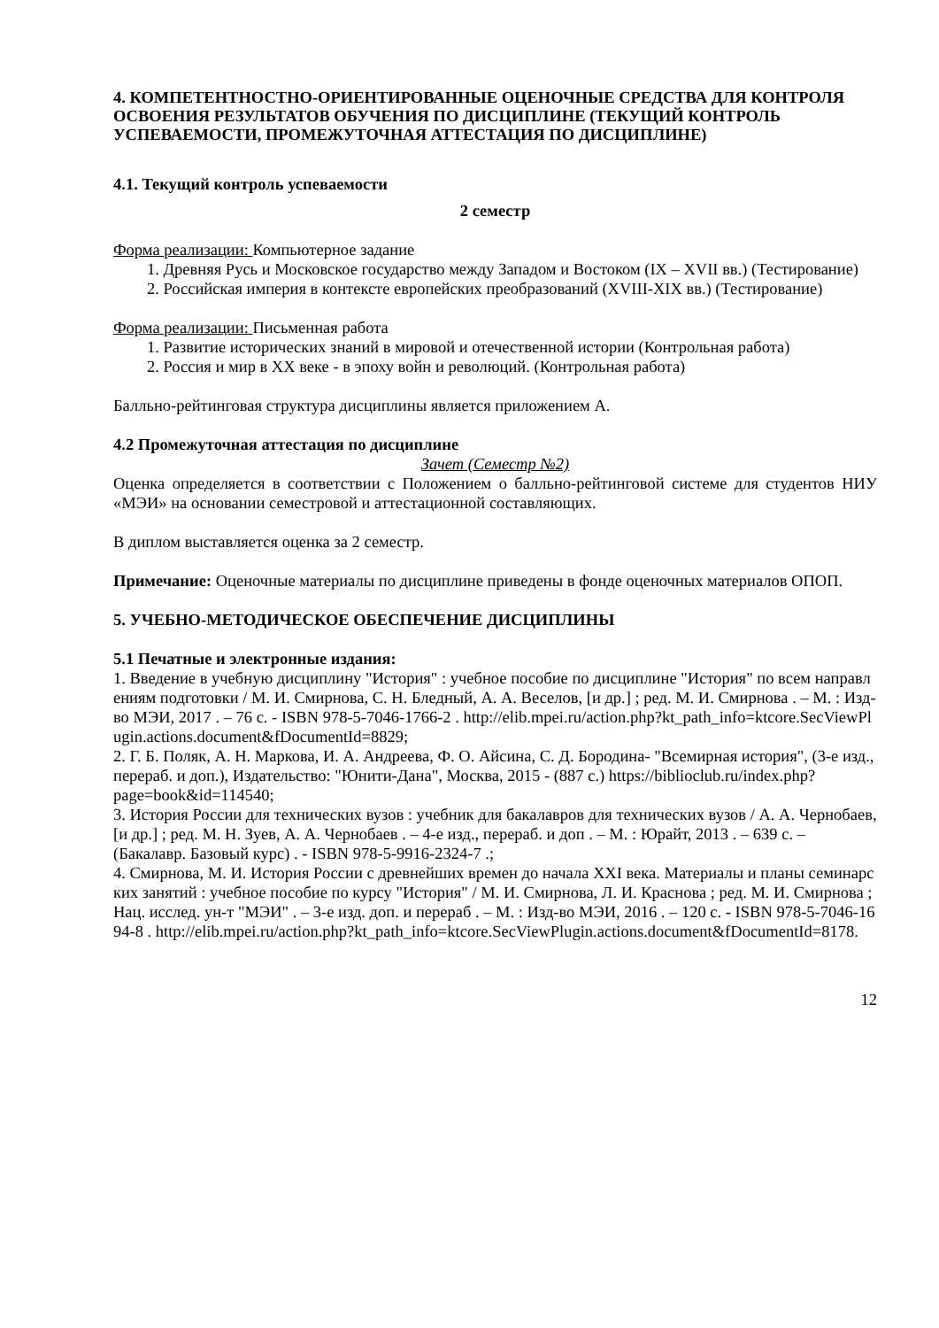4. КОМПЕТЕНТНОСТНО-ОРИЕНТИРОВАННЫЕ ОЦЕНОЧНЫЕ СРЕДСТВА ДЛЯ КОНТРОЛЯ ОСВОЕНИЯ РЕЗУЛЬТАТОВ ОБУЧЕНИЯ ПО ДИСЦИПЛИНЕ (ТЕКУЩИЙ КОНТРОЛЬ УСПЕВАЕМОСТИ, ПРОМЕЖУТОЧНАЯ АТТЕСТАЦИЯ ПО ДИСЦИПЛИНЕ)
4.1. Текущий контроль успеваемости
2 семестр
Форма реализации: Компьютерное задание
1. Древняя Русь и Московское государство между Западом и Востоком (IX – XVII вв.) (Тестирование)
2. Российская империя в контексте европейских преобразований (XVIII-XIX вв.) (Тестирование)
Форма реализации: Письменная работа
1. Развитие исторических знаний в мировой и отечественной истории (Контрольная работа)
2. Россия и мир в XX веке - в эпоху войн и революций. (Контрольная работа)
Балльно-рейтинговая структура дисциплины является приложением А.
4.2 Промежуточная аттестация по дисциплине
Зачет (Семестр №2)
Оценка определяется в соответствии с Положением о балльно-рейтинговой системе для студентов НИУ «МЭИ» на основании семестровой и аттестационной составляющих.
В диплом выставляется оценка за 2 семестр.
Примечание: Оценочные материалы по дисциплине приведены в фонде оценочных материалов ОПОП.
5. УЧЕБНО-МЕТОДИЧЕСКОЕ ОБЕСПЕЧЕНИЕ ДИСЦИПЛИНЫ
5.1 Печатные и электронные издания:
1. Введение в учебную дисциплину "История" : учебное пособие по дисциплине "История" по всем направлениям подготовки / М. И. Смирнова, С. Н. Бледный, А. А. Веселов, [и др.] ; ред. М. И. Смирнова . – М. : Изд-во МЭИ, 2017 . – 76 с. - ISBN 978-5-7046-1766-2 . http://elib.mpei.ru/action.php?kt_path_info=ktcore.SecViewPlugin.actions.document&fDocumentId=8829;
2. Г. Б. Поляк, А. Н. Маркова, И. А. Андреева, Ф. О. Айсина, С. Д. Бородина- "Всемирная история", (3-е изд., перераб. и доп.), Издательство: "Юнити-Дана", Москва, 2015 - (887 с.) https://biblioclub.ru/index.php?page=book&id=114540;
3. История России для технических вузов : учебник для бакалавров для технических вузов / А. А. Чернобаев, [и др.] ; ред. М. Н. Зуев, А. А. Чернобаев . – 4-е изд., перераб. и доп . – М. : Юрайт, 2013 . – 639 с. – (Бакалавр. Базовый курс) . - ISBN 978-5-9916-2324-7 .;
4. Смирнова, М. И. История России с древнейших времен до начала XXI века. Материалы и планы семинарских занятий : учебное пособие по курсу "История" / М. И. Смирнова, Л. И. Краснова ; ред. М. И. Смирнова ; Нац. исслед. ун-т "МЭИ" . – 3-е изд. доп. и перераб . – М. : Изд-во МЭИ, 2016 . – 120 с. - ISBN 978-5-7046-1694-8 . http://elib.mpei.ru/action.php?kt_path_info=ktcore.SecViewPlugin.actions.document&fDocumentId=8178.
12